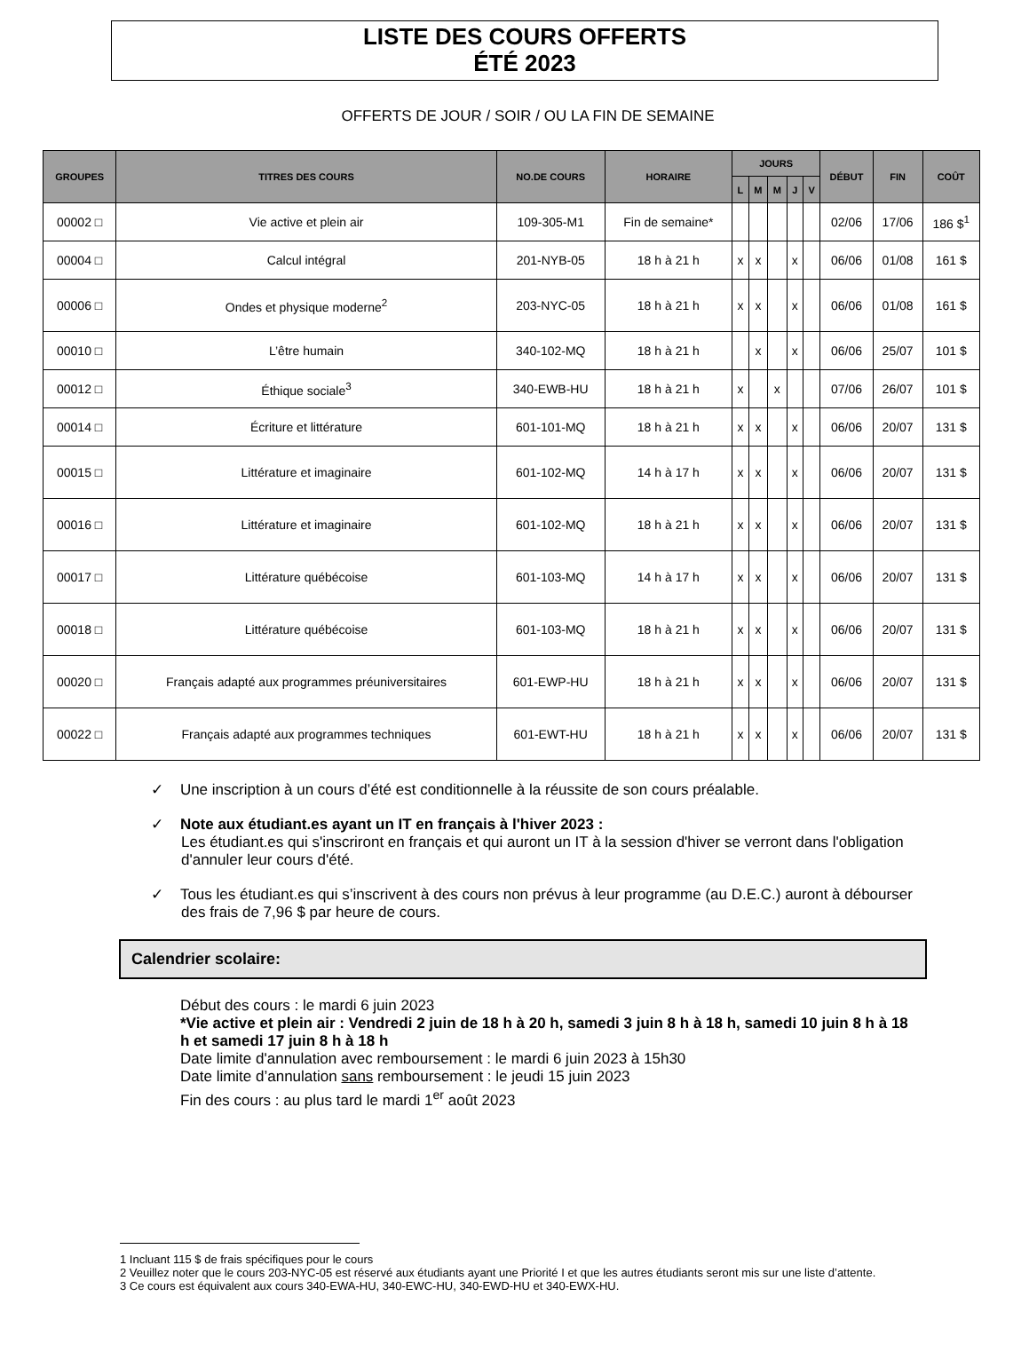LISTE DES COURS OFFERTS
ÉTÉ 2023
OFFERTS DE JOUR / SOIR / OU LA FIN DE SEMAINE
| GROUPES | TITRES DES COURS | NO.DE COURS | HORAIRE | JOURS | | | | | DÉBUT | FIN | COÛT |
| --- | --- | --- | --- | --- | --- | --- | --- | --- | --- | --- | --- |
| | | | | L | M | M | J | V | | | |
| 00002 □ | Vie active et plein air | 109-305-M1 | Fin de semaine* | | | | | | 02/06 | 17/06 | 186 $<sup>1</sup> |
| 00004 □ | Calcul intégral | 201-NYB-05 | 18 h à 21 h | x | x | | x | | 06/06 | 01/08 | 161 $ |
| 00006 □ | Ondes et physique moderne<sup>2</sup> | 203-NYC-05 | 18 h à 21 h | x | x | | x | | 06/06 | 01/08 | 161 $ |
| 00010 □ | L’être humain | 340-102-MQ | 18 h à 21 h | | x | | x | | 06/06 | 25/07 | 101 $ |
| 00012 □ | Éthique sociale<sup>3</sup> | 340-EWB-HU | 18 h à 21 h | x | | x | | | 07/06 | 26/07 | 101 $ |
| 00014 □ | Écriture et littérature | 601-101-MQ | 18 h à 21 h | x | x | | x | | 06/06 | 20/07 | 131 $ |
| 00015 □ | Littérature et imaginaire | 601-102-MQ | 14 h à 17 h | x | x | | x | | 06/06 | 20/07 | 131 $ |
| 00016 □ | Littérature et imaginaire | 601-102-MQ | 18 h à 21 h | x | x | | x | | 06/06 | 20/07 | 131 $ |
| 00017 □ | Littérature québécoise | 601-103-MQ | 14 h à 17 h | x | x | | x | | 06/06 | 20/07 | 131 $ |
| 00018 □ | Littérature québécoise | 601-103-MQ | 18 h à 21 h | x | x | | x | | 06/06 | 20/07 | 131 $ |
| 00020 □ | Français adapté aux programmes préuniversitaires | 601-EWP-HU | 18 h à 21 h | x | x | | x | | 06/06 | 20/07 | 131 $ |
| 00022 □ | Français adapté aux programmes techniques | 601-EWT-HU | 18 h à 21 h | x | x | | x | | 06/06 | 20/07 | 131 $ |
✓ Une inscription à un cours d’été est conditionnelle à la réussite de son cours préalable.
✓ Note aux étudiant.es ayant un IT en français à l'hiver 2023 :
Les étudiant.es qui s'inscriront en français et qui auront un IT à la session d'hiver se verront dans l'obligation d'annuler leur cours d'été.
✓ Tous les étudiant.es qui s’inscrivent à des cours non prévus à leur programme (au D.E.C.) auront à débourser des frais de 7,96 $ par heure de cours.
Calendrier scolaire:
Début des cours : le mardi 6 juin 2023
*Vie active et plein air : Vendredi 2 juin de 18 h à 20 h, samedi 3 juin 8 h à 18 h, samedi 10 juin 8 h à 18 h et samedi 17 juin 8 h à 18 h
Date limite d'annulation avec remboursement : le mardi 6 juin 2023 à 15h30
Date limite d’annulation sans remboursement : le jeudi 15 juin 2023
Fin des cours : au plus tard le mardi 1<sup>er</sup> août 2023
1 Incluant 115 $ de frais spécifiques pour le cours
2 Veuillez noter que le cours 203-NYC-05 est réservé aux étudiants ayant une Priorité I et que les autres étudiants seront mis sur une liste d’attente.
3 Ce cours est équivalent aux cours 340-EWA-HU, 340-EWC-HU, 340-EWD-HU et 340-EWX-HU.